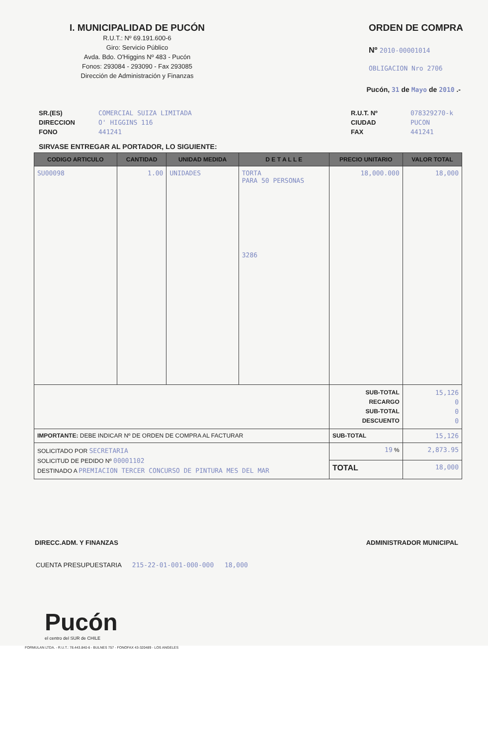I. MUNICIPALIDAD DE PUCÓN
R.U.T.: Nº 69.191.600-6
Giro: Servicio Público
Avda. Bdo. O'Higgins Nº 483 - Pucón
Fonos: 293084 - 293090 - Fax 293085
Dirección de Administración y Finanzas
ORDEN DE COMPRA
Nº 2010-00001014
OBLIGACION Nro 2706
Pucón, 31 de Mayo de 2010 .-
SR.(ES) COMERCIAL SUIZA LIMITADA
DIRECCION O' HIGGINS 116
FONO 441241
R.U.T. Nº 078329270-k
CIUDAD PUCON
FAX 441241
SIRVASE ENTREGAR AL PORTADOR, LO SIGUIENTE:
| CODIGO ARTICULO | CANTIDAD | UNIDAD MEDIDA | D E T A L L E | PRECIO UNITARIO | VALOR TOTAL |
| --- | --- | --- | --- | --- | --- |
| SU00098 | 1.00 | UNIDADES | TORTA PARA 50 PERSONAS 3286 | 18,000.000 | 18,000 |
| | | | | SUB-TOTAL RECARGO SUB-TOTAL DESCUENTO | 15,126 0 0 0 |
| IMPORTANTE: DEBE INDICAR Nº DE ORDEN DE COMPRA AL FACTURAR | | | | SUB-TOTAL | 15,126 |
| SOLICITADO POR SECRETARIA SOLICITUD DE PEDIDO Nº 00001102 DESTINADO A PREMIACION TERCER CONCURSO DE PINTURA MES DEL MAR | | | | 19 % | 2,873.95 |
| | | | | TOTAL | 18,000 |
DIRECC.ADM. Y FINANZAS ADMINISTRADOR MUNICIPAL
CUENTA PRESUPUESTARIA 215-22-01-001-000-000 18,000
Pucón
el centro del SUR de CHILE
FORMULAN LTDA. - R.U.T.: 78.443.840-6 - BULNES 757 - FONOFAX 43-320489 - LOS ANGELES